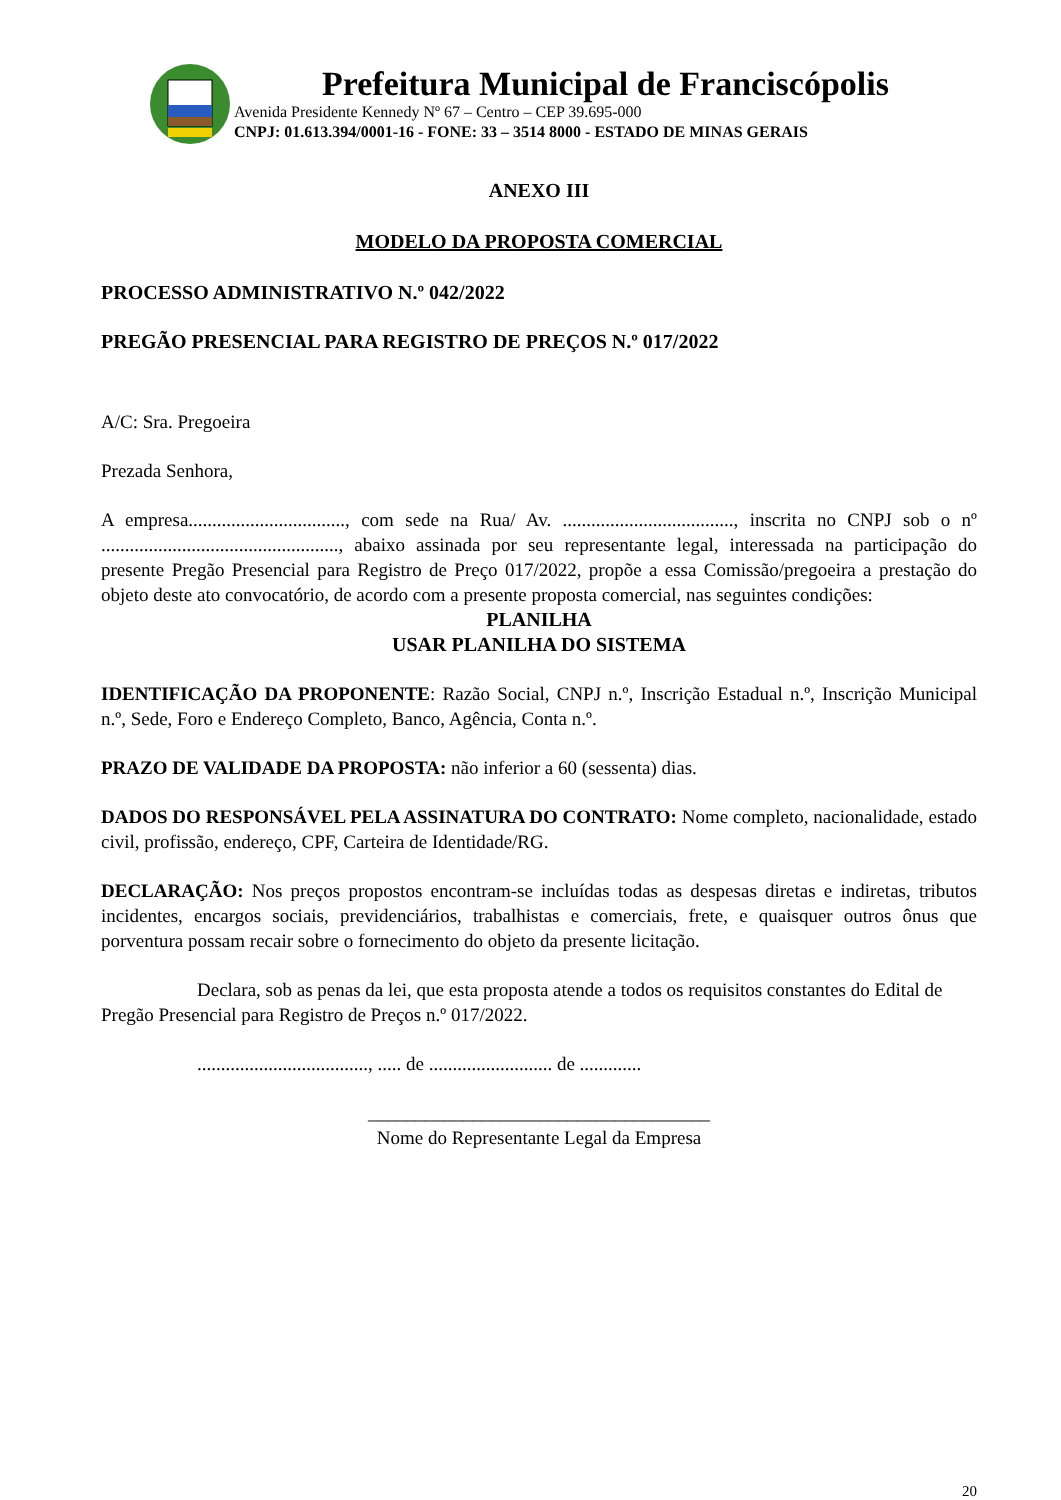Prefeitura Municipal de Franciscópolis
Avenida Presidente Kennedy Nº 67 – Centro – CEP 39.695-000
CNPJ: 01.613.394/0001-16 - FONE: 33 – 3514 8000 - ESTADO DE MINAS GERAIS
ANEXO III
MODELO DA PROPOSTA COMERCIAL
PROCESSO ADMINISTRATIVO N.º 042/2022
PREGÃO PRESENCIAL PARA REGISTRO DE PREÇOS N.º 017/2022
A/C: Sra. Pregoeira
Prezada Senhora,
A empresa................................., com sede na Rua/ Av. ...................................., inscrita no CNPJ sob o nº .................................................., abaixo assinada por seu representante legal, interessada na participação do presente Pregão Presencial para Registro de Preço 017/2022, propõe a essa Comissão/pregoeira a prestação do objeto deste ato convocatório, de acordo com a presente proposta comercial, nas seguintes condições:
PLANILHA
USAR PLANILHA DO SISTEMA
IDENTIFICAÇÃO DA PROPONENTE: Razão Social, CNPJ n.º, Inscrição Estadual n.º, Inscrição Municipal n.º, Sede, Foro e Endereço Completo, Banco, Agência, Conta n.º.
PRAZO DE VALIDADE DA PROPOSTA: não inferior a 60 (sessenta) dias.
DADOS DO RESPONSÁVEL PELA ASSINATURA DO CONTRATO: Nome completo, nacionalidade, estado civil, profissão, endereço, CPF, Carteira de Identidade/RG.
DECLARAÇÃO: Nos preços propostos encontram-se incluídas todas as despesas diretas e indiretas, tributos incidentes, encargos sociais, previdenciários, trabalhistas e comerciais, frete, e quaisquer outros ônus que porventura possam recair sobre o fornecimento do objeto da presente licitação.
Declara, sob as penas da lei, que esta proposta atende a todos os requisitos constantes do Edital de Pregão Presencial para Registro de Preços n.º 017/2022.
...................................., ..... de .......................... de .............
____________________________________
Nome do Representante Legal da Empresa
20